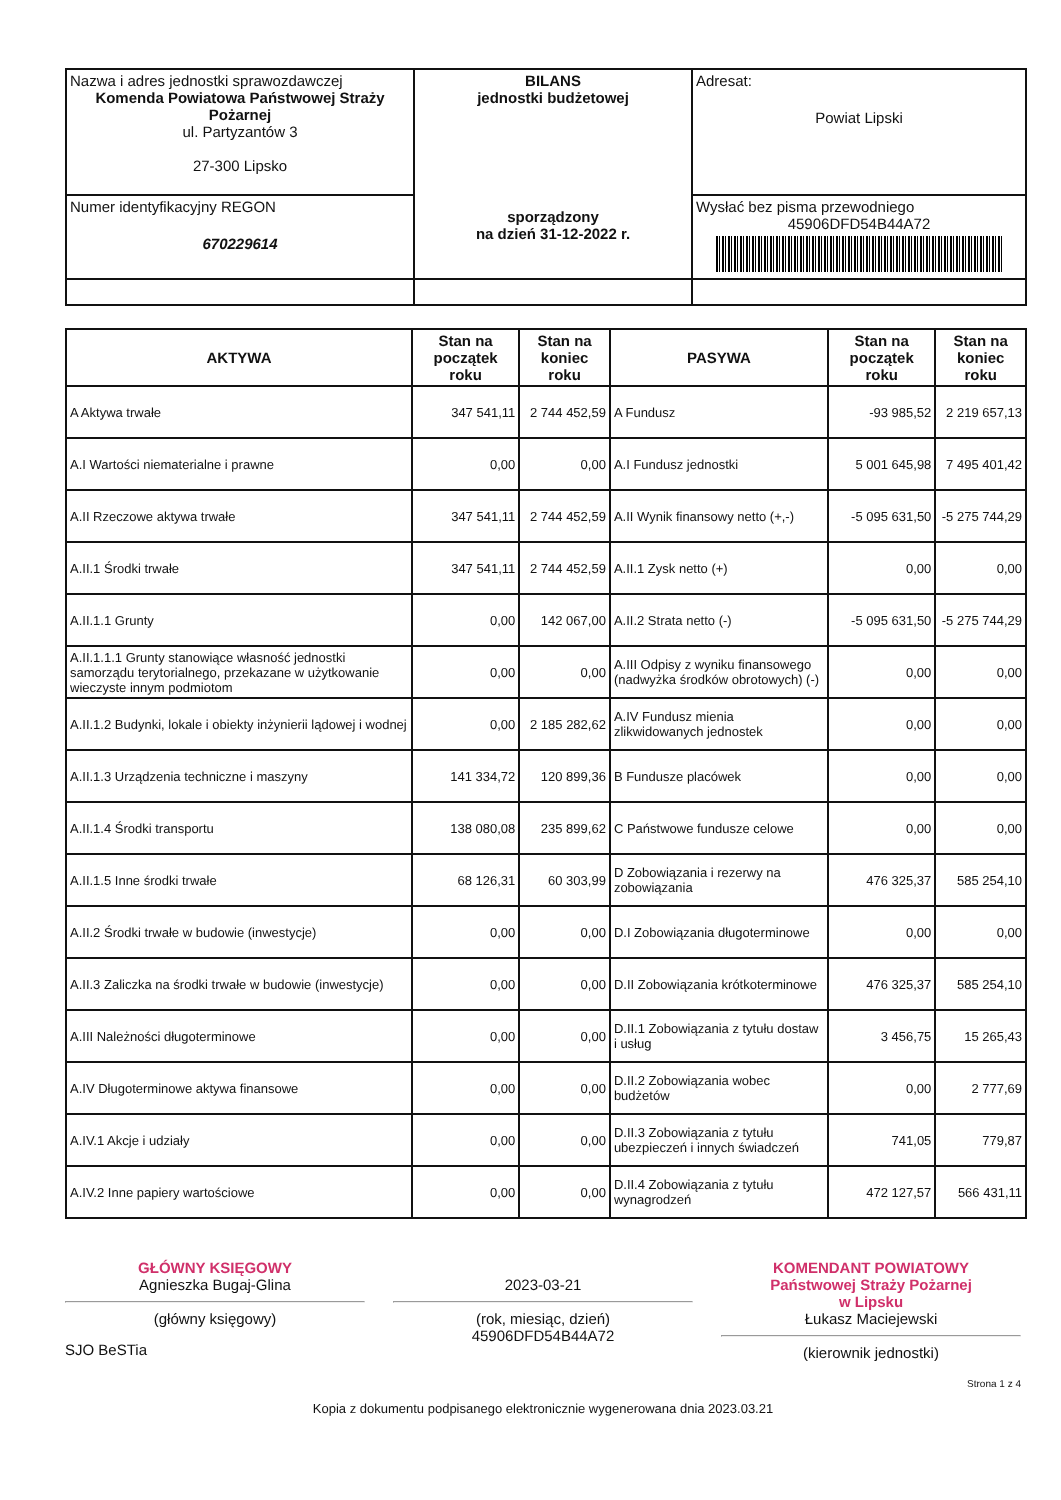| Nazwa i adres jednostki sprawozdawczej Komenda Powiatowa Państwowej Straży Pożarnej ul. Partyzantów 3 27-300 Lipsko | BILANS jednostki budżetowej sporządzony na dzień 31-12-2022 r. | Adresat: Powiat Lipski |
| Numer identyfikacyjny REGON 670229614 | | Wysłać bez pisma przewodniego 45906DFD54B44A72 |
| AKTYWA | Stan na początek roku | Stan na koniec roku | PASYWA | Stan na początek roku | Stan na koniec roku |
| --- | --- | --- | --- | --- | --- |
| A Aktywa trwałe | 347 541,11 | 2 744 452,59 | A Fundusz | -93 985,52 | 2 219 657,13 |
| A.I Wartości niematerialne i prawne | 0,00 | 0,00 | A.I Fundusz jednostki | 5 001 645,98 | 7 495 401,42 |
| A.II Rzeczowe aktywa trwałe | 347 541,11 | 2 744 452,59 | A.II Wynik finansowy netto (+,-) | -5 095 631,50 | -5 275 744,29 |
| A.II.1 Środki trwałe | 347 541,11 | 2 744 452,59 | A.II.1 Zysk netto (+) | 0,00 | 0,00 |
| A.II.1.1 Grunty | 0,00 | 142 067,00 | A.II.2 Strata netto (-) | -5 095 631,50 | -5 275 744,29 |
| A.II.1.1.1 Grunty stanowiące własność jednostki samorządu terytorialnego, przekazane w użytkowanie wieczyste innym podmiotom | 0,00 | 0,00 | A.III Odpisy z wyniku finansowego (nadwyżka środków obrotowych) (-) | 0,00 | 0,00 |
| A.II.1.2 Budynki, lokale i obiekty inżynierii lądowej i wodnej | 0,00 | 2 185 282,62 | A.IV Fundusz mienia zlikwidowanych jednostek | 0,00 | 0,00 |
| A.II.1.3 Urządzenia techniczne i maszyny | 141 334,72 | 120 899,36 | B Fundusze placówek | 0,00 | 0,00 |
| A.II.1.4 Środki transportu | 138 080,08 | 235 899,62 | C Państwowe fundusze celowe | 0,00 | 0,00 |
| A.II.1.5 Inne środki trwałe | 68 126,31 | 60 303,99 | D Zobowiązania i rezerwy na zobowiązania | 476 325,37 | 585 254,10 |
| A.II.2 Środki trwałe w budowie (inwestycje) | 0,00 | 0,00 | D.I Zobowiązania długoterminowe | 0,00 | 0,00 |
| A.II.3 Zaliczka na środki trwałe w budowie (inwestycje) | 0,00 | 0,00 | D.II Zobowiązania krótkoterminowe | 476 325,37 | 585 254,10 |
| A.III Należności długoterminowe | 0,00 | 0,00 | D.II.1 Zobowiązania z tytułu dostaw i usług | 3 456,75 | 15 265,43 |
| A.IV Długoterminowe aktywa finansowe | 0,00 | 0,00 | D.II.2 Zobowiązania wobec budżetów | 0,00 | 2 777,69 |
| A.IV.1 Akcje i udziały | 0,00 | 0,00 | D.II.3 Zobowiązania z tytułu ubezpieczeń i innych świadczeń | 741,05 | 779,87 |
| A.IV.2 Inne papiery wartościowe | 0,00 | 0,00 | D.II.4 Zobowiązania z tytułu wynagrodzeń | 472 127,57 | 566 431,11 |
GŁÓWNY KSIĘGOWY
Agnieszka Bugaj-Glina
(główny księgowy)
2023-03-21
(rok, miesiąc, dzień)
45906DFD54B44A72
KOMENDANT POWIATOWY
Państwowej Straży Pożarnej
w Lipsku
Łukasz Maciejewski
(kierownik jednostki)
SJO BeSTia
Strona 1 z 4
Kopia z dokumentu podpisanego elektronicznie wygenerowana dnia 2023.03.21